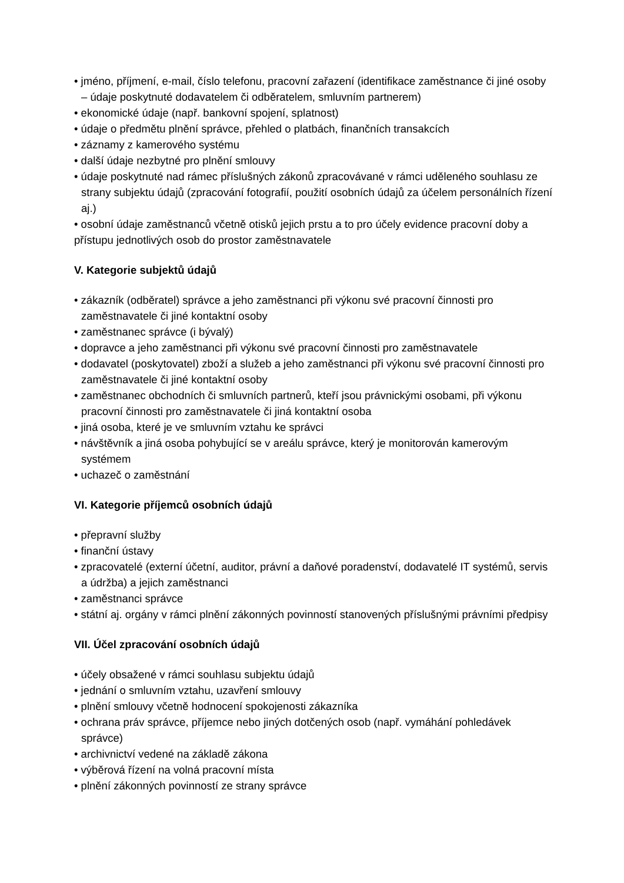• jméno, příjmení, e-mail, číslo telefonu, pracovní zařazení (identifikace zaměstnance či jiné osoby – údaje poskytnuté dodavatelem či odběratelem, smluvním partnerem)
• ekonomické údaje (např. bankovní spojení, splatnost)
• údaje o předmětu plnění správce, přehled o platbách, finančních transakcích
• záznamy z kamerového systému
• další údaje nezbytné pro plnění smlouvy
• údaje poskytnuté nad rámec příslušných zákonů zpracovávané v rámci uděleného souhlasu ze strany subjektu údajů (zpracování fotografií, použití osobních údajů za účelem personálních řízení aj.)
• osobní údaje zaměstnanců včetně otisků jejich prstu a to pro účely evidence pracovní doby a přístupu jednotlivých osob do prostor zaměstnavatele
V. Kategorie subjektů údajů
• zákazník (odběratel) správce a jeho zaměstnanci při výkonu své pracovní činnosti pro zaměstnavatele či jiné kontaktní osoby
• zaměstnanec správce (i bývalý)
• dopravce a jeho zaměstnanci při výkonu své pracovní činnosti pro zaměstnavatele
• dodavatel (poskytovatel) zboží a služeb a jeho zaměstnanci při výkonu své pracovní činnosti pro zaměstnavatele či jiné kontaktní osoby
• zaměstnanec obchodních či smluvních partnerů, kteří jsou právnickými osobami, při výkonu pracovní činnosti pro zaměstnavatele či jiná kontaktní osoba
• jiná osoba, které je ve smluvním vztahu ke správci
• návštěvník a jiná osoba pohybující se v areálu správce, který je monitorován kamerovým systémem
• uchazeč o zaměstnání
VI. Kategorie příjemců osobních údajů
• přepravní služby
• finanční ústavy
• zpracovatelé (externí účetní, auditor, právní a daňové poradenství, dodavatelé IT systémů, servis a údržba) a jejich zaměstnanci
• zaměstnanci správce
• státní aj. orgány v rámci plnění zákonných povinností stanovených příslušnými právními předpisy
VII. Účel zpracování osobních údajů
• účely obsažené v rámci souhlasu subjektu údajů
• jednání o smluvním vztahu, uzavření smlouvy
• plnění smlouvy včetně hodnocení spokojenosti zákazníka
• ochrana práv správce, příjemce nebo jiných dotčených osob (např. vymáhání pohledávek správce)
• archivnictví vedené na základě zákona
• výběrová řízení na volná pracovní místa
• plnění zákonných povinností ze strany správce